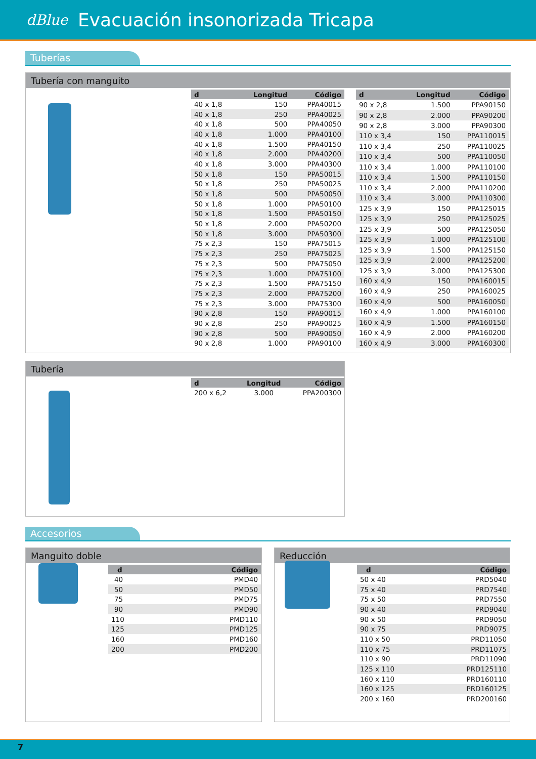dBlue Evacuación insonorizada Tricapa
Tuberías
Tubería con manguito
| d | Longitud | Código |
| --- | --- | --- |
| 40 x 1,8 | 150 | PPA40015 |
| 40 x 1,8 | 250 | PPA40025 |
| 40 x 1,8 | 500 | PPA40050 |
| 40 x 1,8 | 1.000 | PPA40100 |
| 40 x 1,8 | 1.500 | PPA40150 |
| 40 x 1,8 | 2.000 | PPA40200 |
| 40 x 1,8 | 3.000 | PPA40300 |
| 50 x 1,8 | 150 | PPA50015 |
| 50 x 1,8 | 250 | PPA50025 |
| 50 x 1,8 | 500 | PPA50050 |
| 50 x 1,8 | 1.000 | PPA50100 |
| 50 x 1,8 | 1.500 | PPA50150 |
| 50 x 1,8 | 2.000 | PPA50200 |
| 50 x 1,8 | 3.000 | PPA50300 |
| 75 x 2,3 | 150 | PPA75015 |
| 75 x 2,3 | 250 | PPA75025 |
| 75 x 2,3 | 500 | PPA75050 |
| 75 x 2,3 | 1.000 | PPA75100 |
| 75 x 2,3 | 1.500 | PPA75150 |
| 75 x 2,3 | 2.000 | PPA75200 |
| 75 x 2,3 | 3.000 | PPA75300 |
| 90 x 2,8 | 150 | PPA90015 |
| 90 x 2,8 | 250 | PPA90025 |
| 90 x 2,8 | 500 | PPA90050 |
| 90 x 2,8 | 1.000 | PPA90100 |
| d | Longitud | Código |
| --- | --- | --- |
| 90 x 2,8 | 1.500 | PPA90150 |
| 90 x 2,8 | 2.000 | PPA90200 |
| 90 x 2,8 | 3.000 | PPA90300 |
| 110 x 3,4 | 150 | PPA110015 |
| 110 x 3,4 | 250 | PPA110025 |
| 110 x 3,4 | 500 | PPA110050 |
| 110 x 3,4 | 1.000 | PPA110100 |
| 110 x 3,4 | 1.500 | PPA110150 |
| 110 x 3,4 | 2.000 | PPA110200 |
| 110 x 3,4 | 3.000 | PPA110300 |
| 125 x 3,9 | 150 | PPA125015 |
| 125 x 3,9 | 250 | PPA125025 |
| 125 x 3,9 | 500 | PPA125050 |
| 125 x 3,9 | 1.000 | PPA125100 |
| 125 x 3,9 | 1.500 | PPA125150 |
| 125 x 3,9 | 2.000 | PPA125200 |
| 125 x 3,9 | 3.000 | PPA125300 |
| 160 x 4,9 | 150 | PPA160015 |
| 160 x 4,9 | 250 | PPA160025 |
| 160 x 4,9 | 500 | PPA160050 |
| 160 x 4,9 | 1.000 | PPA160100 |
| 160 x 4,9 | 1.500 | PPA160150 |
| 160 x 4,9 | 2.000 | PPA160200 |
| 160 x 4,9 | 3.000 | PPA160300 |
Tubería
| d | Longitud | Código |
| --- | --- | --- |
| 200 x 6,2 | 3.000 | PPA200300 |
Accesorios
Manguito doble
| d | Código |
| --- | --- |
| 40 | PMD40 |
| 50 | PMD50 |
| 75 | PMD75 |
| 90 | PMD90 |
| 110 | PMD110 |
| 125 | PMD125 |
| 160 | PMD160 |
| 200 | PMD200 |
Reducción
| d | Código |
| --- | --- |
| 50 x 40 | PRD5040 |
| 75 x 40 | PRD7540 |
| 75 x 50 | PRD7550 |
| 90 x 40 | PRD9040 |
| 90 x 50 | PRD9050 |
| 90 x 75 | PRD9075 |
| 110 x 50 | PRD11050 |
| 110 x 75 | PRD11075 |
| 110 x 90 | PRD11090 |
| 125 x 110 | PRD125110 |
| 160 x 110 | PRD160110 |
| 160 x 125 | PRD160125 |
| 200 x 160 | PRD200160 |
7